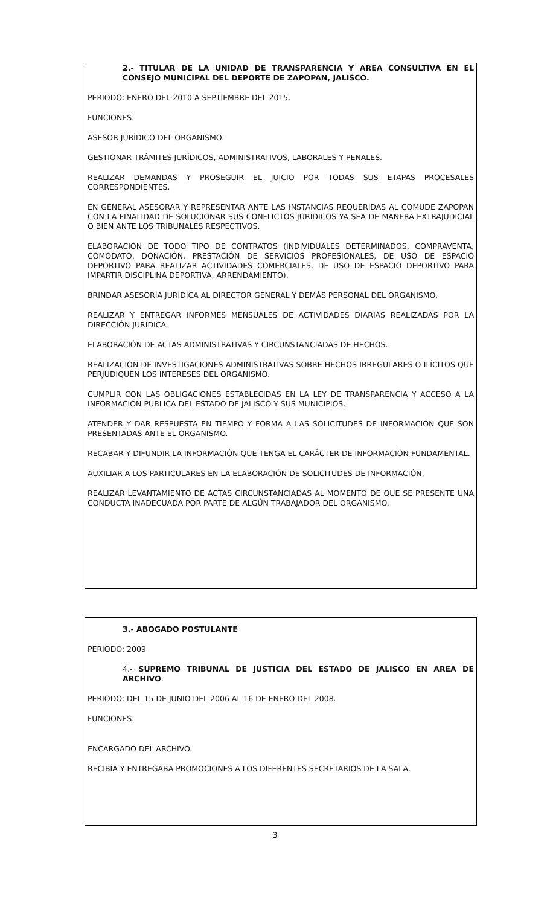2.- TITULAR DE LA UNIDAD DE TRANSPARENCIA Y AREA CONSULTIVA EN EL CONSEJO MUNICIPAL DEL DEPORTE DE ZAPOPAN, JALISCO.
PERIODO: ENERO DEL 2010 A SEPTIEMBRE DEL 2015.
FUNCIONES:
ASESOR JURÍDICO DEL ORGANISMO.
GESTIONAR TRÁMITES JURÍDICOS, ADMINISTRATIVOS, LABORALES Y PENALES.
REALIZAR DEMANDAS Y PROSEGUIR EL JUICIO POR TODAS SUS ETAPAS PROCESALES CORRESPONDIENTES.
EN GENERAL ASESORAR Y REPRESENTAR ANTE LAS INSTANCIAS REQUERIDAS AL COMUDE ZAPOPAN CON LA FINALIDAD DE SOLUCIONAR SUS CONFLICTOS JURÍDICOS YA SEA DE MANERA EXTRAJUDICIAL O BIEN ANTE LOS TRIBUNALES RESPECTIVOS.
ELABORACIÓN DE TODO TIPO DE CONTRATOS (INDIVIDUALES DETERMINADOS, COMPRAVENTA, COMODATO, DONACIÓN, PRESTACIÓN DE SERVICIOS PROFESIONALES, DE USO DE ESPACIO DEPORTIVO PARA REALIZAR ACTIVIDADES COMERCIALES, DE USO DE ESPACIO DEPORTIVO PARA IMPARTIR DISCIPLINA DEPORTIVA, ARRENDAMIENTO).
BRINDAR ASESORÍA JURÍDICA AL DIRECTOR GENERAL Y DEMÁS PERSONAL DEL ORGANISMO.
REALIZAR Y ENTREGAR INFORMES MENSUALES DE ACTIVIDADES DIARIAS REALIZADAS POR LA DIRECCIÓN JURÍDICA.
ELABORACIÓN DE ACTAS ADMINISTRATIVAS Y CIRCUNSTANCIADAS DE HECHOS.
REALIZACIÓN DE INVESTIGACIONES ADMINISTRATIVAS SOBRE HECHOS IRREGULARES O ILÍCITOS QUE PERJUDIQUEN LOS INTERESES DEL ORGANISMO.
CUMPLIR CON LAS OBLIGACIONES ESTABLECIDAS EN LA LEY DE TRANSPARENCIA Y ACCESO A LA INFORMACIÓN PÚBLICA DEL ESTADO DE JALISCO Y SUS MUNICIPIOS.
ATENDER Y DAR RESPUESTA EN TIEMPO Y FORMA A LAS SOLICITUDES DE INFORMACIÓN QUE SON PRESENTADAS ANTE EL ORGANISMO.
RECABAR Y DIFUNDIR LA INFORMACIÓN QUE TENGA EL CARÁCTER DE INFORMACIÓN FUNDAMENTAL.
AUXILIAR A LOS PARTICULARES EN LA ELABORACIÓN DE SOLICITUDES DE INFORMACIÓN.
REALIZAR LEVANTAMIENTO DE ACTAS CIRCUNSTANCIADAS AL MOMENTO DE QUE SE PRESENTE UNA CONDUCTA INADECUADA POR PARTE DE ALGÚN TRABAJADOR DEL ORGANISMO.
3.- ABOGADO POSTULANTE
PERIODO: 2009
4.- SUPREMO TRIBUNAL DE JUSTICIA DEL ESTADO DE JALISCO EN AREA DE ARCHIVO.
PERIODO: DEL 15 DE JUNIO DEL 2006 AL 16 DE ENERO DEL 2008.
FUNCIONES:
ENCARGADO DEL ARCHIVO.
RECIBÍA Y ENTREGABA PROMOCIONES A LOS DIFERENTES SECRETARIOS DE LA SALA.
3